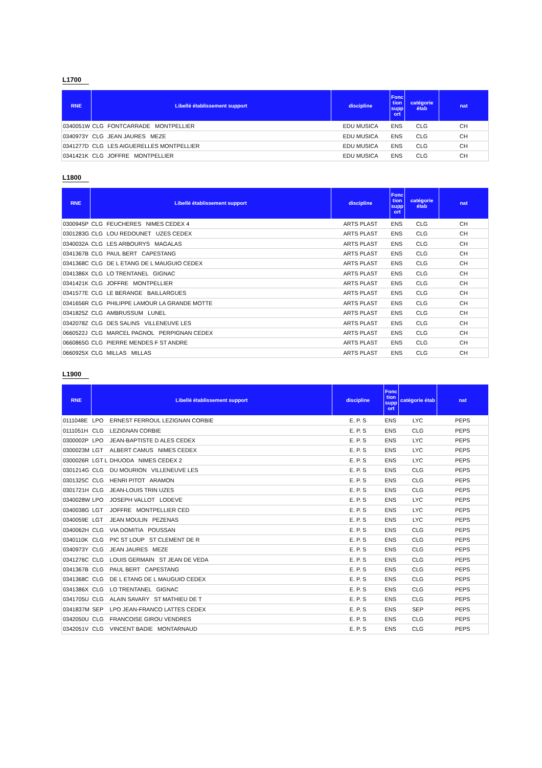L1700
| RNE | Libellé établissement support | | discipline | Fonc tion supp ort | catégorie étab | nat |
| --- | --- | --- | --- | --- | --- | --- |
| 0340051W | CLG | FONTCARRADE MONTPELLIER | EDU MUSICA | ENS | CLG | CH |
| 0340973Y | CLG | JEAN JAURES MEZE | EDU MUSICA | ENS | CLG | CH |
| 0341277D | CLG | LES AIGUERELLES MONTPELLIER | EDU MUSICA | ENS | CLG | CH |
| 0341421K | CLG | JOFFRE MONTPELLIER | EDU MUSICA | ENS | CLG | CH |
L1800
| RNE | Libellé établissement support | | discipline | Fonc tion supp ort | catégorie étab | nat |
| --- | --- | --- | --- | --- | --- | --- |
| 0300945P | CLG | FEUCHERES NIMES CEDEX 4 | ARTS PLAST | ENS | CLG | CH |
| 0301283G | CLG | LOU REDOUNET UZES CEDEX | ARTS PLAST | ENS | CLG | CH |
| 0340032A | CLG | LES ARBOURYS MAGALAS | ARTS PLAST | ENS | CLG | CH |
| 0341367B | CLG | PAUL BERT CAPESTANG | ARTS PLAST | ENS | CLG | CH |
| 0341368C | CLG | DE L ETANG DE L MAUGUIO CEDEX | ARTS PLAST | ENS | CLG | CH |
| 0341386X | CLG | LO TRENTANEL GIGNAC | ARTS PLAST | ENS | CLG | CH |
| 0341421K | CLG | JOFFRE MONTPELLIER | ARTS PLAST | ENS | CLG | CH |
| 0341577E | CLG | LE BERANGE BAILLARGUES | ARTS PLAST | ENS | CLG | CH |
| 0341656R | CLG | PHILIPPE LAMOUR LA GRANDE MOTTE | ARTS PLAST | ENS | CLG | CH |
| 0341825Z | CLG | AMBRUSSUM LUNEL | ARTS PLAST | ENS | CLG | CH |
| 0342078Z | CLG | DES SALINS VILLENEUVE LES | ARTS PLAST | ENS | CLG | CH |
| 0660522J | CLG | MARCEL PAGNOL PERPIGNAN CEDEX | ARTS PLAST | ENS | CLG | CH |
| 0660865G | CLG | PIERRE MENDES F ST ANDRE | ARTS PLAST | ENS | CLG | CH |
| 0660925X | CLG | MILLAS MILLAS | ARTS PLAST | ENS | CLG | CH |
L1900
| RNE | Libellé établissement support | | discipline | Fonc tion supp ort | catégorie étab | nat |
| --- | --- | --- | --- | --- | --- | --- |
| 0111048E | LPO | ERNEST FERROUL LEZIGNAN CORBIE | E. P. S | ENS | LYC | PEPS |
| 0111051H | CLG | LEZIGNAN CORBIE | E. P. S | ENS | CLG | PEPS |
| 0300002P | LPO | JEAN-BAPTISTE D ALES CEDEX | E. P. S | ENS | LYC | PEPS |
| 0300023M | LGT | ALBERT CAMUS NIMES CEDEX | E. P. S | ENS | LYC | PEPS |
| 0300026R | LGT L | DHUODA NIMES CEDEX 2 | E. P. S | ENS | LYC | PEPS |
| 0301214G | CLG | DU MOURION VILLENEUVE LES | E. P. S | ENS | CLG | PEPS |
| 0301325C | CLG | HENRI PITOT ARAMON | E. P. S | ENS | CLG | PEPS |
| 0301721H | CLG | JEAN-LOUIS TRIN UZES | E. P. S | ENS | CLG | PEPS |
| 0340028W | LPO | JOSEPH VALLOT LODEVE | E. P. S | ENS | LYC | PEPS |
| 0340038G | LGT | JOFFRE MONTPELLIER CED | E. P. S | ENS | LYC | PEPS |
| 0340059E | LGT | JEAN MOULIN PEZENAS | E. P. S | ENS | LYC | PEPS |
| 0340062H | CLG | VIA DOMITIA POUSSAN | E. P. S | ENS | CLG | PEPS |
| 0340110K | CLG | PIC ST LOUP ST CLEMENT DE R | E. P. S | ENS | CLG | PEPS |
| 0340973Y | CLG | JEAN JAURES MEZE | E. P. S | ENS | CLG | PEPS |
| 0341276C | CLG | LOUIS GERMAIN ST JEAN DE VEDA | E. P. S | ENS | CLG | PEPS |
| 0341367B | CLG | PAUL BERT CAPESTANG | E. P. S | ENS | CLG | PEPS |
| 0341368C | CLG | DE L ETANG DE L MAUGUIO CEDEX | E. P. S | ENS | CLG | PEPS |
| 0341386X | CLG | LO TRENTANEL GIGNAC | E. P. S | ENS | CLG | PEPS |
| 0341705U | CLG | ALAIN SAVARY ST MATHIEU DE T | E. P. S | ENS | CLG | PEPS |
| 0341837M | SEP | LPO JEAN-FRANCO LATTES CEDEX | E. P. S | ENS | SEP | PEPS |
| 0342050U | CLG | FRANCOISE GIROU VENDRES | E. P. S | ENS | CLG | PEPS |
| 0342051V | CLG | VINCENT BADIE MONTARNAUD | E. P. S | ENS | CLG | PEPS |